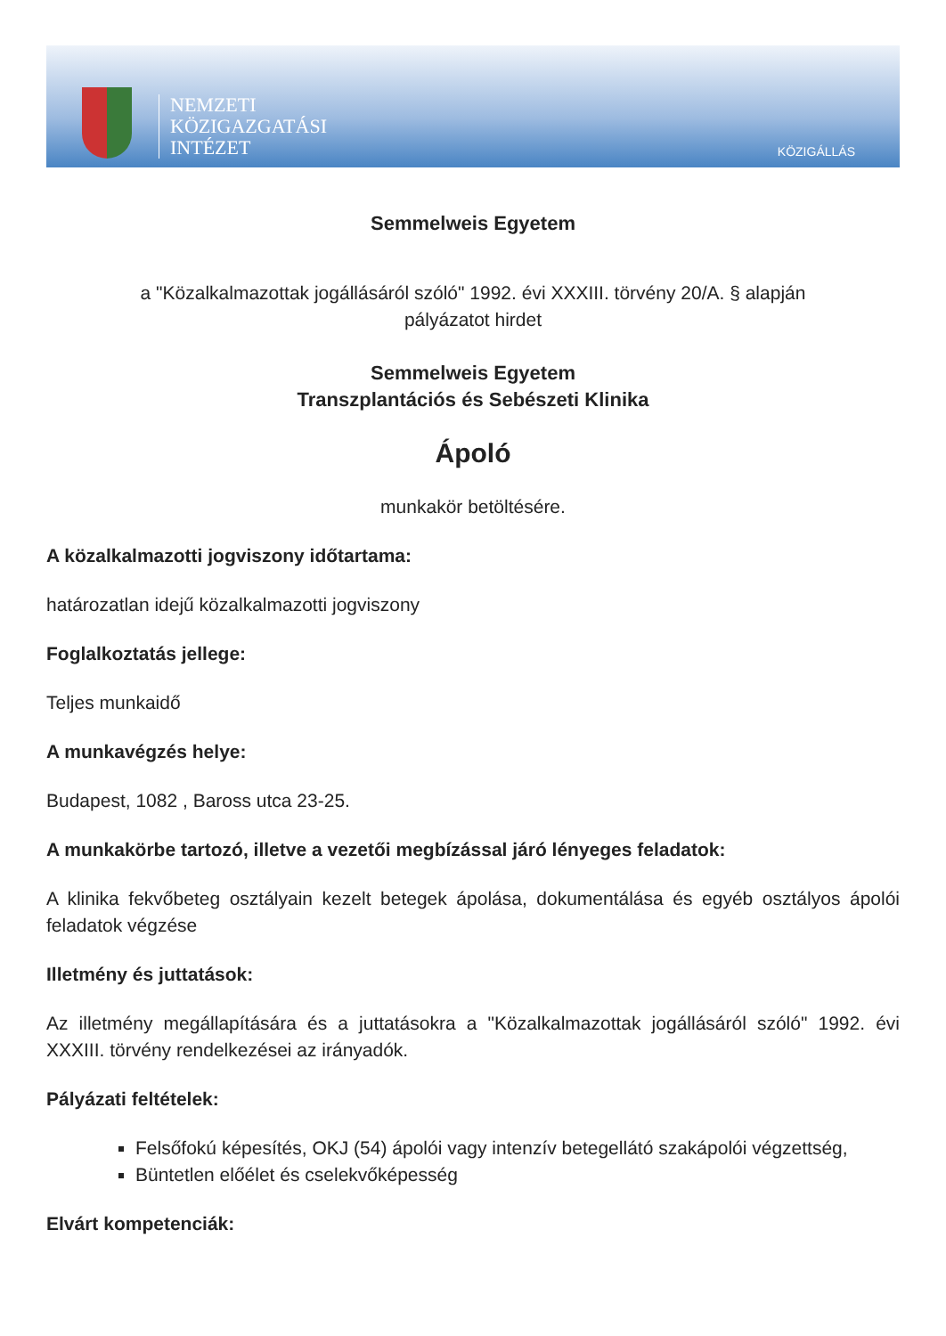NEMZETI
KÖZIGAZGATÁSI
INTÉZET
KÖZIGÁLLÁS
Semmelweis Egyetem
a "Közalkalmazottak jogállásáról szóló" 1992. évi XXXIII. törvény 20/A. § alapján
pályázatot hirdet
Semmelweis Egyetem
Transzplantációs és Sebészeti Klinika
Ápoló
munkakör betöltésére.
A közalkalmazotti jogviszony időtartama:
határozatlan idejű közalkalmazotti jogviszony
Foglalkoztatás jellege:
Teljes munkaidő
A munkavégzés helye:
Budapest, 1082 , Baross utca 23-25.
A munkakörbe tartozó, illetve a vezetői megbízással járó lényeges feladatok:
A klinika fekvőbeteg osztályain kezelt betegek ápolása, dokumentálása és egyéb osztályos ápolói feladatok végzése
Illetmény és juttatások:
Az illetmény megállapítására és a juttatásokra a "Közalkalmazottak jogállásáról szóló" 1992. évi XXXIII. törvény rendelkezései az irányadók.
Pályázati feltételek:
Felsőfokú képesítés, OKJ (54) ápolói vagy intenzív betegellátó szakápolói végzettség,
Büntetlen előélet és cselekvőképesség
Elvárt kompetenciák: